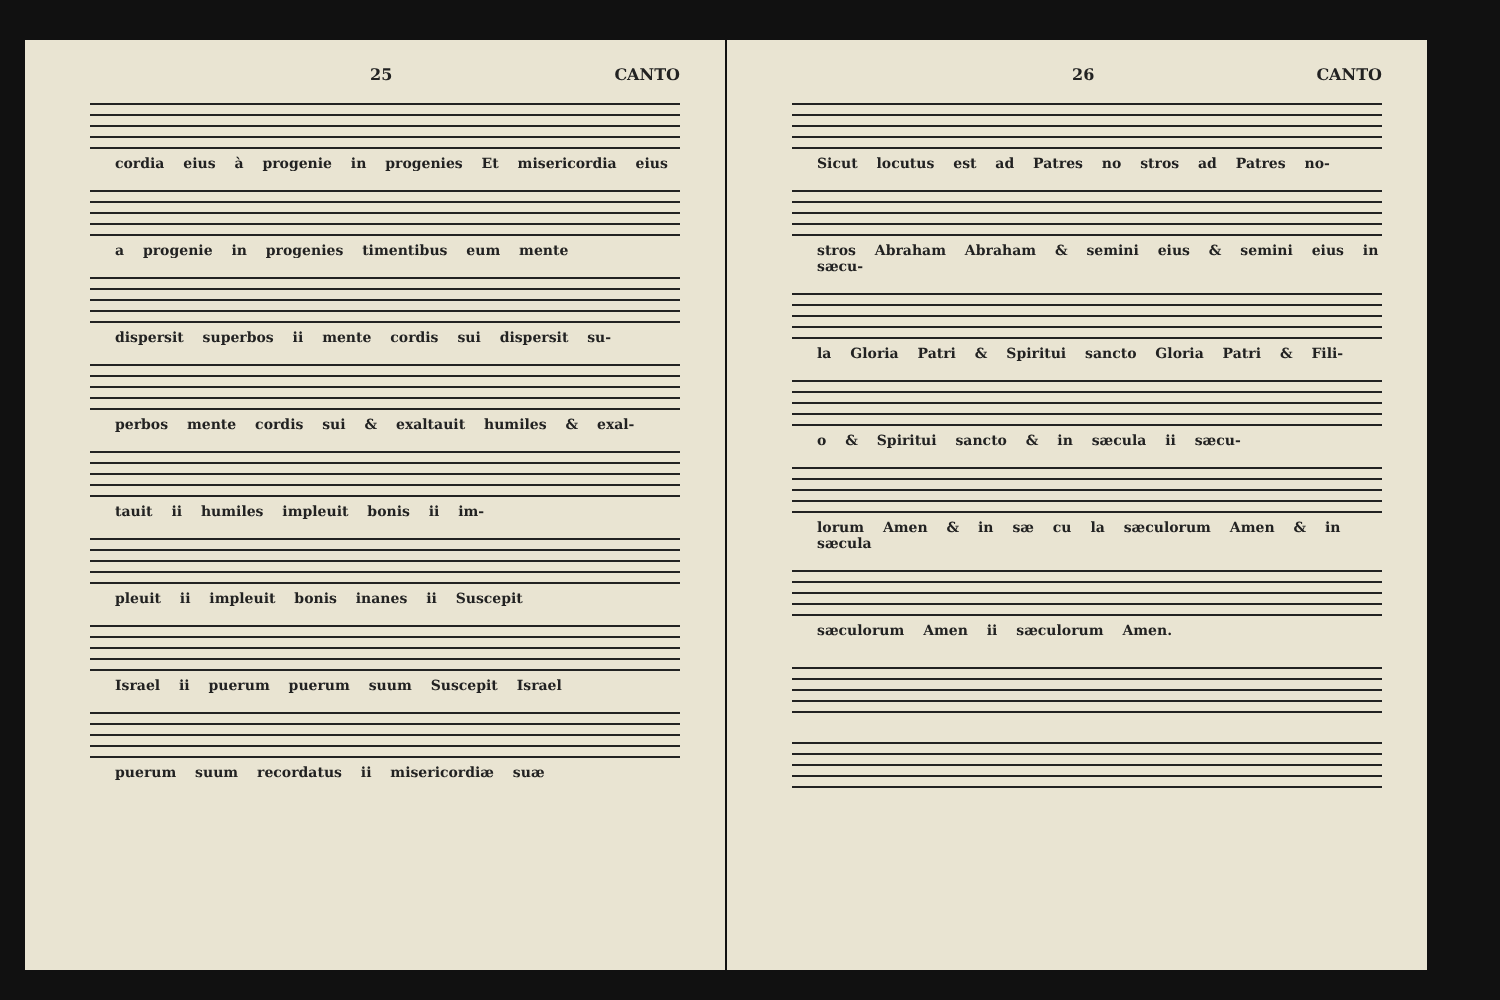25 CANTO
cordia eius à progenie in progenies Et misericordia eius
a progenie in progenies timentibus eum mente
dispersit superbos ii mente cordis sui dispersit su-
perbos mente cordis sui & exaltauit humiles & exal-
tauit ii humiles impleuit bonis ii im-
pleuit ii impleuit bonis inanes ii Suscepit
Israel ii puerum puerum suum Suscepit Israel
puerum suum recordatus ii misericordiæ suæ
26 CANTO
Sicut locutus est ad Patres no stros ad Patres no-
stros Abraham Abraham & semini eius & semini eius in sæcu-
la Gloria Patri & Spiritui sancto Gloria Patri & Fili-
o & Spiritui sancto & in sæcula ii sæcu-
lorum Amen & in sæ cu la sæculorum Amen & in sæcula
sæculorum Amen ii sæculorum Amen.